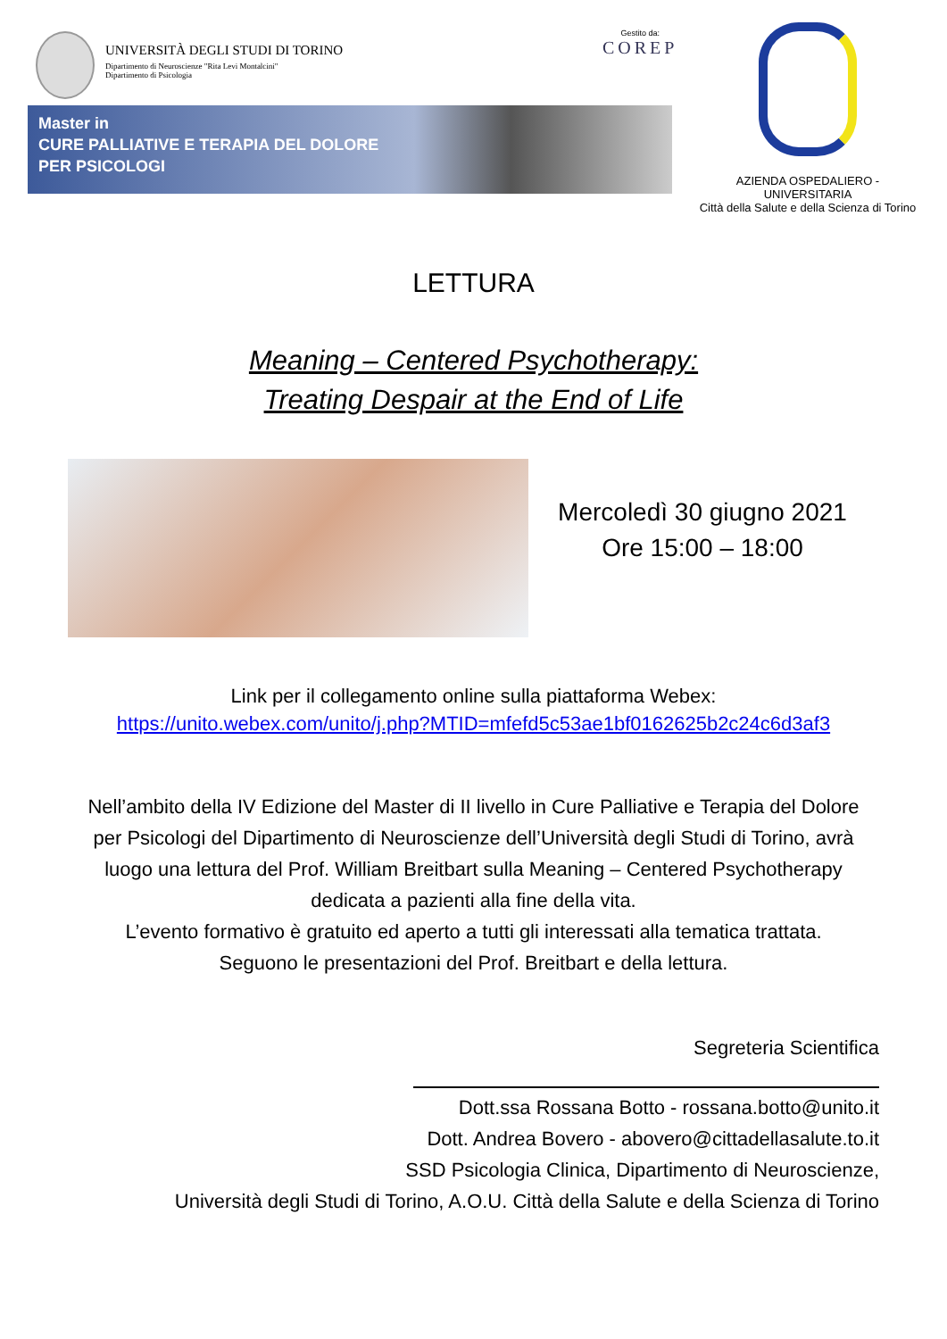UNIVERSITÀ DEGLI STUDI DI TORINO
Dipartimento di Neuroscienze "Rita Levi Montalcini"
Dipartimento di Psicologia
Gestito da:
COREP
Master in
CURE PALLIATIVE E TERAPIA DEL DOLORE
PER PSICOLOGI
AZIENDA OSPEDALIERO - UNIVERSITARIA
Città della Salute e della Scienza di Torino
LETTURA
Meaning – Centered Psychotherapy:
Treating Despair at the End of Life
Mercoledì 30 giugno 2021
Ore 15:00 – 18:00
Link per il collegamento online sulla piattaforma Webex:
https://unito.webex.com/unito/j.php?MTID=mfefd5c53ae1bf0162625b2c24c6d3af3
Nell’ambito della IV Edizione del Master di II livello in Cure Palliative e Terapia del Dolore
per Psicologi del Dipartimento di Neuroscienze dell’Università degli Studi di Torino, avrà
luogo una lettura del Prof. William Breitbart sulla Meaning – Centered Psychotherapy
dedicata a pazienti alla fine della vita.
L’evento formativo è gratuito ed aperto a tutti gli interessati alla tematica trattata.
Seguono le presentazioni del Prof. Breitbart e della lettura.
Segreteria Scientifica
Dott.ssa Rossana Botto - rossana.botto@unito.it
Dott. Andrea Bovero - abovero@cittadellasalute.to.it
SSD Psicologia Clinica, Dipartimento di Neuroscienze,
Università degli Studi di Torino, A.O.U. Città della Salute e della Scienza di Torino